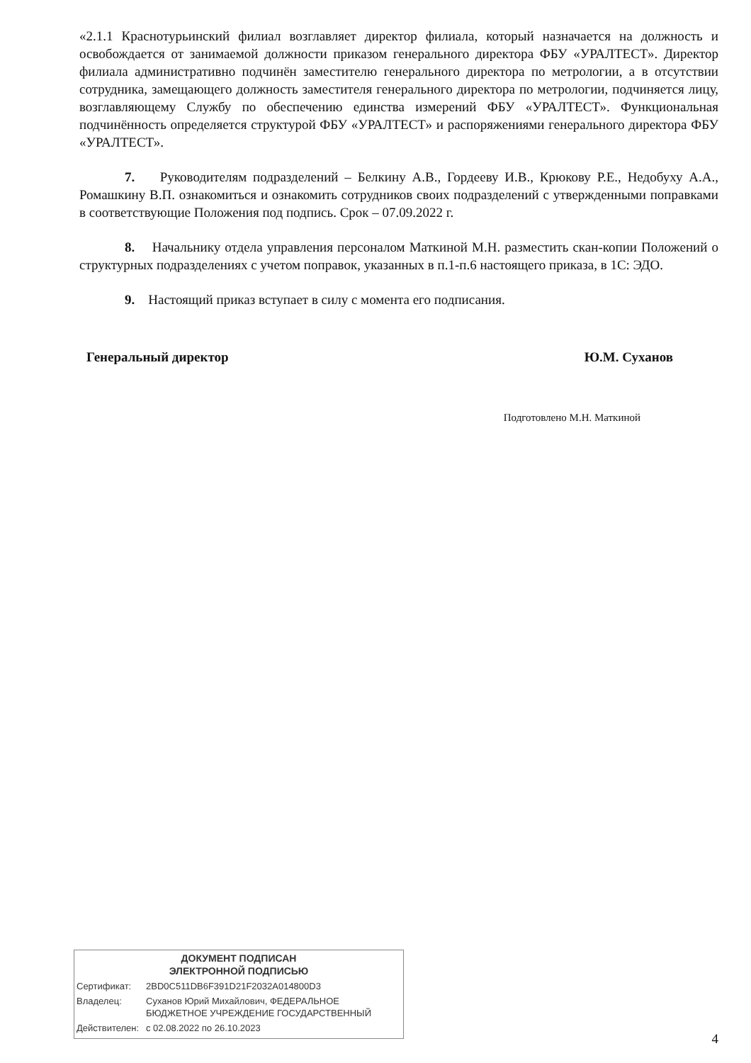«2.1.1 Краснотурьинский филиал возглавляет директор филиала, который назначается на должность и освобождается от занимаемой должности приказом генерального директора ФБУ «УРАЛТЕСТ». Директор филиала административно подчинён заместителю генерального директора по метрологии, а в отсутствии сотрудника, замещающего должность заместителя генерального директора по метрологии, подчиняется лицу, возглавляющему Службу по обеспечению единства измерений ФБУ «УРАЛТЕСТ». Функциональная подчинённость определяется структурой ФБУ «УРАЛТЕСТ» и распоряжениями генерального директора ФБУ «УРАЛТЕСТ».
7. Руководителям подразделений – Белкину А.В., Гордееву И.В., Крюкову Р.Е., Недобуху А.А., Ромашкину В.П. ознакомиться и ознакомить сотрудников своих подразделений с утвержденными поправками в соответствующие Положения под подпись. Срок – 07.09.2022 г.
8. Начальнику отдела управления персоналом Маткиной М.Н. разместить скан-копии Положений о структурных подразделениях с учетом поправок, указанных в п.1-п.6 настоящего приказа, в 1С: ЭДО.
9. Настоящий приказ вступает в силу с момента его подписания.
Генеральный директор Ю.М. Суханов
Подготовлено М.Н. Маткиной
ДОКУМЕНТ ПОДПИСАН
ЭЛЕКТРОННОЙ ПОДПИСЬЮ
Сертификат: 2BD0C511DB6F391D21F2032A014800D3
Владелец: Суханов Юрий Михайлович, ФЕДЕРАЛЬНОЕ БЮДЖЕТНОЕ УЧРЕЖДЕНИЕ ГОСУДАРСТВЕННЫЙ
Действителен: с 02.08.2022 по 26.10.2023
4